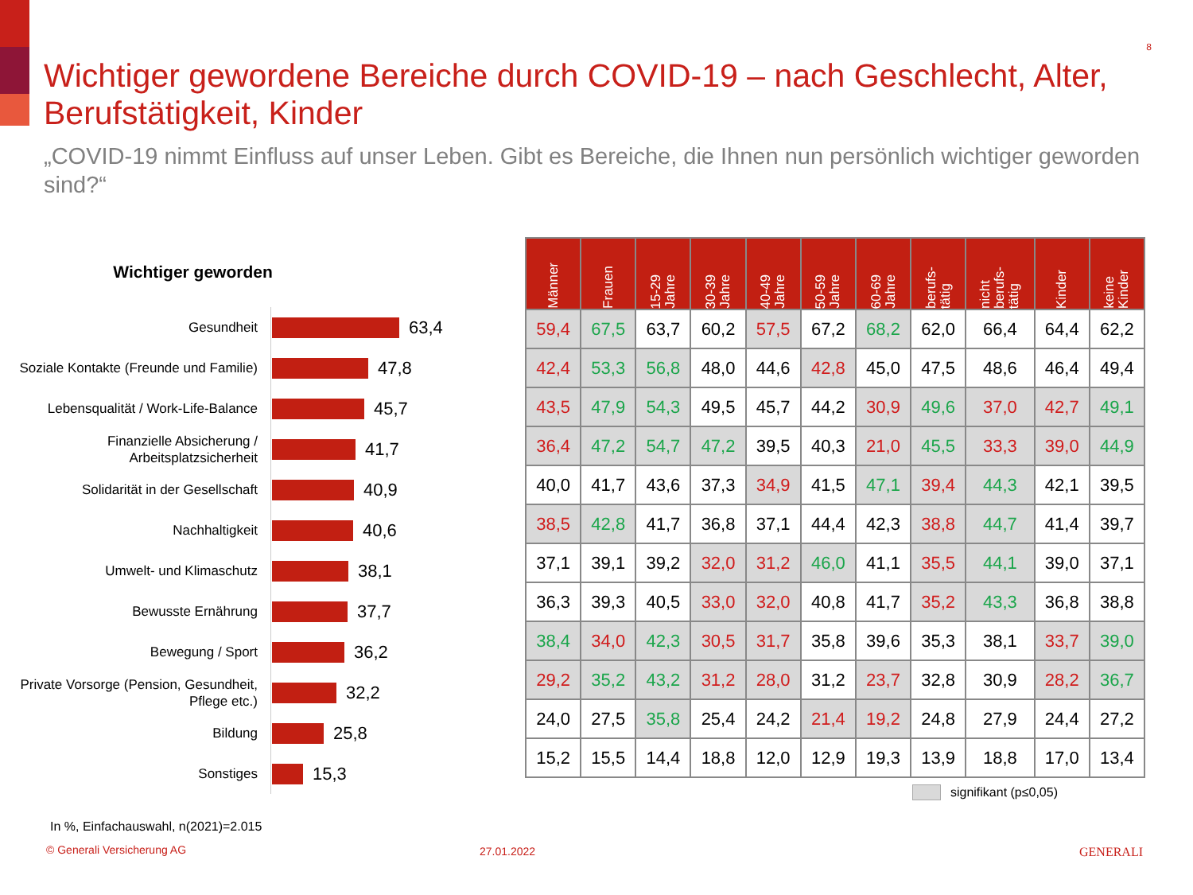8
Wichtiger gewordene Bereiche durch COVID-19 – nach Geschlecht, Alter, Berufstätigkeit, Kinder
„COVID-19 nimmt Einfluss auf unser Leben. Gibt es Bereiche, die Ihnen nun persönlich wichtiger geworden sind?“
Wichtiger geworden
Gesundheit
63,4
Soziale Kontakte (Freunde und Familie)
47,8
Lebensqualität / Work-Life-Balance
45,7
Finanzielle Absicherung / Arbeitsplatzsicherheit
41,7
Solidarität in der Gesellschaft
40,9
Nachhaltigkeit
40,6
Umwelt- und Klimaschutz
38,1
Bewusste Ernährung
37,7
Bewegung / Sport
36,2
Private Vorsorge (Pension, Gesundheit, Pflege etc.)
32,2
Bildung
25,8
Sonstiges
15,3
| Männer | Frauen | 15-29 Jahre | 30-39 Jahre | 40-49 Jahre | 50-59 Jahre | 60-69 Jahre | berufs- tätig | nicht berufs- tätig | Kinder | keine Kinder |
| --- | --- | --- | --- | --- | --- | --- | --- | --- | --- | --- |
| 59,4 | 67,5 | 63,7 | 60,2 | 57,5 | 67,2 | 68,2 | 62,0 | 66,4 | 64,4 | 62,2 |
| 42,4 | 53,3 | 56,8 | 48,0 | 44,6 | 42,8 | 45,0 | 47,5 | 48,6 | 46,4 | 49,4 |
| 43,5 | 47,9 | 54,3 | 49,5 | 45,7 | 44,2 | 30,9 | 49,6 | 37,0 | 42,7 | 49,1 |
| 36,4 | 47,2 | 54,7 | 47,2 | 39,5 | 40,3 | 21,0 | 45,5 | 33,3 | 39,0 | 44,9 |
| 40,0 | 41,7 | 43,6 | 37,3 | 34,9 | 41,5 | 47,1 | 39,4 | 44,3 | 42,1 | 39,5 |
| 38,5 | 42,8 | 41,7 | 36,8 | 37,1 | 44,4 | 42,3 | 38,8 | 44,7 | 41,4 | 39,7 |
| 37,1 | 39,1 | 39,2 | 32,0 | 31,2 | 46,0 | 41,1 | 35,5 | 44,1 | 39,0 | 37,1 |
| 36,3 | 39,3 | 40,5 | 33,0 | 32,0 | 40,8 | 41,7 | 35,2 | 43,3 | 36,8 | 38,8 |
| 38,4 | 34,0 | 42,3 | 30,5 | 31,7 | 35,8 | 39,6 | 35,3 | 38,1 | 33,7 | 39,0 |
| 29,2 | 35,2 | 43,2 | 31,2 | 28,0 | 31,2 | 23,7 | 32,8 | 30,9 | 28,2 | 36,7 |
| 24,0 | 27,5 | 35,8 | 25,4 | 24,2 | 21,4 | 19,2 | 24,8 | 27,9 | 24,4 | 27,2 |
| 15,2 | 15,5 | 14,4 | 18,8 | 12,0 | 12,9 | 19,3 | 13,9 | 18,8 | 17,0 | 13,4 |
signifikant (p≤0,05)
In %, Einfachauswahl, n(2021)=2.015
© Generali Versicherung AG 27.01.2022 GENERALI